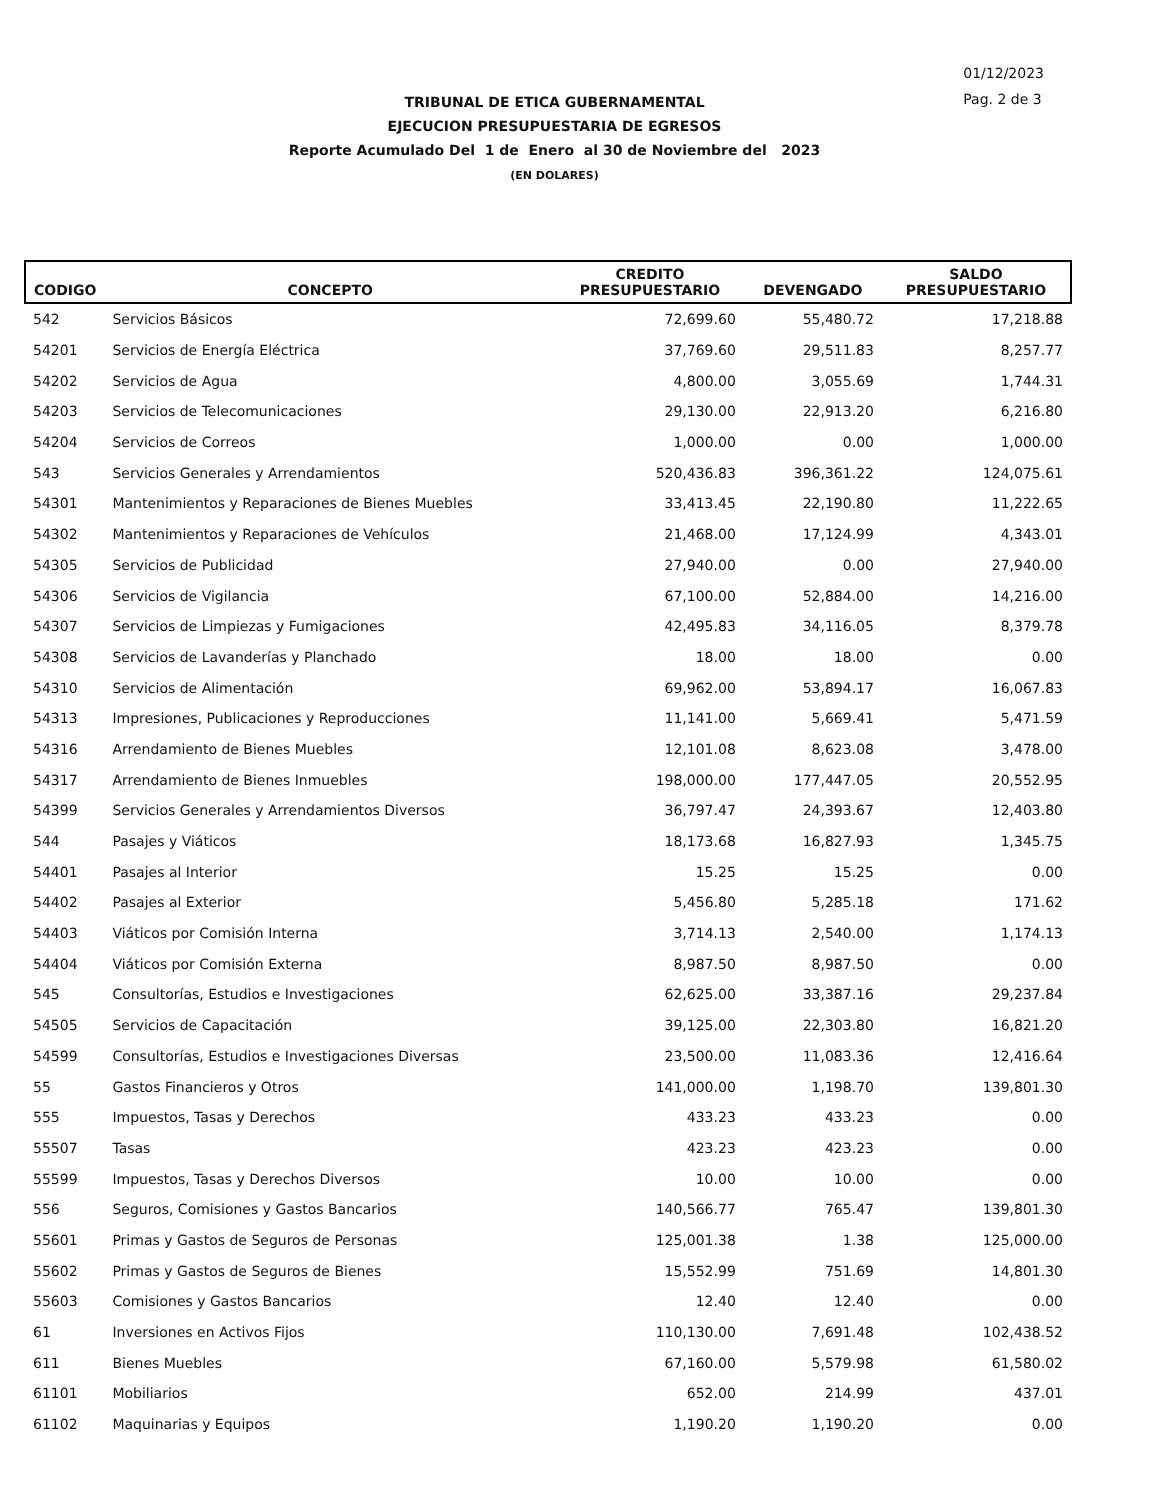01/12/2023
Pag. 2 de 3
TRIBUNAL DE ETICA GUBERNAMENTAL
EJECUCION PRESUPUESTARIA DE EGRESOS
Reporte Acumulado Del 1 de Enero al 30 de Noviembre del 2023
(EN DOLARES)
| CODIGO | CONCEPTO | CREDITO PRESUPUESTARIO | DEVENGADO | SALDO PRESUPUESTARIO |
| --- | --- | --- | --- | --- |
| 542 | Servicios Básicos | 72,699.60 | 55,480.72 | 17,218.88 |
| 54201 | Servicios de Energía Eléctrica | 37,769.60 | 29,511.83 | 8,257.77 |
| 54202 | Servicios de Agua | 4,800.00 | 3,055.69 | 1,744.31 |
| 54203 | Servicios de Telecomunicaciones | 29,130.00 | 22,913.20 | 6,216.80 |
| 54204 | Servicios de Correos | 1,000.00 | 0.00 | 1,000.00 |
| 543 | Servicios Generales y Arrendamientos | 520,436.83 | 396,361.22 | 124,075.61 |
| 54301 | Mantenimientos y Reparaciones de Bienes Muebles | 33,413.45 | 22,190.80 | 11,222.65 |
| 54302 | Mantenimientos y Reparaciones de Vehículos | 21,468.00 | 17,124.99 | 4,343.01 |
| 54305 | Servicios de Publicidad | 27,940.00 | 0.00 | 27,940.00 |
| 54306 | Servicios de Vigilancia | 67,100.00 | 52,884.00 | 14,216.00 |
| 54307 | Servicios de Limpiezas y Fumigaciones | 42,495.83 | 34,116.05 | 8,379.78 |
| 54308 | Servicios de Lavanderías y Planchado | 18.00 | 18.00 | 0.00 |
| 54310 | Servicios de Alimentación | 69,962.00 | 53,894.17 | 16,067.83 |
| 54313 | Impresiones, Publicaciones y Reproducciones | 11,141.00 | 5,669.41 | 5,471.59 |
| 54316 | Arrendamiento de Bienes Muebles | 12,101.08 | 8,623.08 | 3,478.00 |
| 54317 | Arrendamiento de Bienes Inmuebles | 198,000.00 | 177,447.05 | 20,552.95 |
| 54399 | Servicios Generales y Arrendamientos Diversos | 36,797.47 | 24,393.67 | 12,403.80 |
| 544 | Pasajes y Viáticos | 18,173.68 | 16,827.93 | 1,345.75 |
| 54401 | Pasajes al Interior | 15.25 | 15.25 | 0.00 |
| 54402 | Pasajes al Exterior | 5,456.80 | 5,285.18 | 171.62 |
| 54403 | Viáticos por Comisión Interna | 3,714.13 | 2,540.00 | 1,174.13 |
| 54404 | Viáticos por Comisión Externa | 8,987.50 | 8,987.50 | 0.00 |
| 545 | Consultorías, Estudios e Investigaciones | 62,625.00 | 33,387.16 | 29,237.84 |
| 54505 | Servicios de Capacitación | 39,125.00 | 22,303.80 | 16,821.20 |
| 54599 | Consultorías, Estudios e Investigaciones Diversas | 23,500.00 | 11,083.36 | 12,416.64 |
| 55 | Gastos Financieros y Otros | 141,000.00 | 1,198.70 | 139,801.30 |
| 555 | Impuestos, Tasas y Derechos | 433.23 | 433.23 | 0.00 |
| 55507 | Tasas | 423.23 | 423.23 | 0.00 |
| 55599 | Impuestos, Tasas y Derechos Diversos | 10.00 | 10.00 | 0.00 |
| 556 | Seguros, Comisiones y Gastos Bancarios | 140,566.77 | 765.47 | 139,801.30 |
| 55601 | Primas y Gastos de Seguros de Personas | 125,001.38 | 1.38 | 125,000.00 |
| 55602 | Primas y Gastos de Seguros de Bienes | 15,552.99 | 751.69 | 14,801.30 |
| 55603 | Comisiones y Gastos Bancarios | 12.40 | 12.40 | 0.00 |
| 61 | Inversiones en Activos Fijos | 110,130.00 | 7,691.48 | 102,438.52 |
| 611 | Bienes Muebles | 67,160.00 | 5,579.98 | 61,580.02 |
| 61101 | Mobiliarios | 652.00 | 214.99 | 437.01 |
| 61102 | Maquinarias y Equipos | 1,190.20 | 1,190.20 | 0.00 |